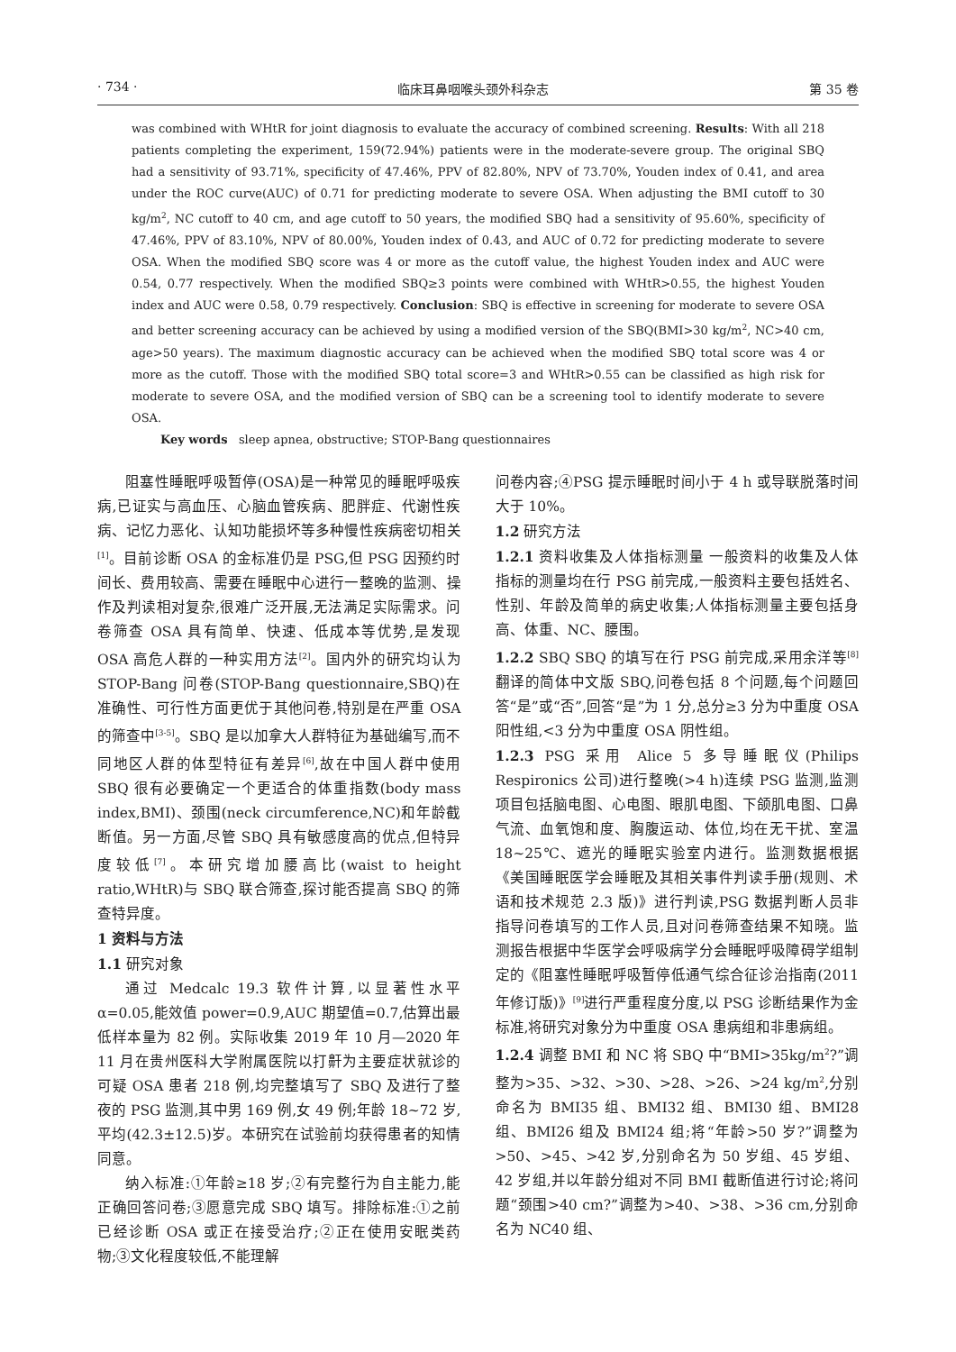· 734 · 临床耳鼻咽喉头颈外科杂志 第 35 卷
was combined with WHtR for joint diagnosis to evaluate the accuracy of combined screening. Results: With all 218 patients completing the experiment, 159(72.94%) patients were in the moderate-severe group. The original SBQ had a sensitivity of 93.71%, specificity of 47.46%, PPV of 82.80%, NPV of 73.70%, Youden index of 0.41, and area under the ROC curve(AUC) of 0.71 for predicting moderate to severe OSA. When adjusting the BMI cutoff to 30 kg/m<sup>2</sup>, NC cutoff to 40 cm, and age cutoff to 50 years, the modified SBQ had a sensitivity of 95.60%, specificity of 47.46%, PPV of 83.10%, NPV of 80.00%, Youden index of 0.43, and AUC of 0.72 for predicting moderate to severe OSA. When the modified SBQ score was 4 or more as the cutoff value, the highest Youden index and AUC were 0.54, 0.77 respectively. When the modified SBQ≥3 points were combined with WHtR>0.55, the highest Youden index and AUC were 0.58, 0.79 respectively. Conclusion: SBQ is effective in screening for moderate to severe OSA and better screening accuracy can be achieved by using a modified version of the SBQ(BMI>30 kg/m<sup>2</sup>, NC>40 cm, age>50 years). The maximum diagnostic accuracy can be achieved when the modified SBQ total score was 4 or more as the cutoff. Those with the modified SBQ total score=3 and WHtR>0.55 can be classified as high risk for moderate to severe OSA, and the modified version of SBQ can be a screening tool to identify moderate to severe OSA.
Key words sleep apnea, obstructive; STOP-Bang questionnaires
阻塞性睡眠呼吸暂停(OSA)是一种常见的睡眠呼吸疾病,已证实与高血压、心脑血管疾病、肥胖症、代谢性疾病、记忆力恶化、认知功能损坏等多种慢性疾病密切相关<sup>[1]</sup>。目前诊断 OSA 的金标准仍是 PSG,但 PSG 因预约时间长、费用较高、需要在睡眠中心进行一整晚的监测、操作及判读相对复杂,很难广泛开展,无法满足实际需求。问卷筛查 OSA 具有简单、快速、低成本等优势,是发现 OSA 高危人群的一种实用方法<sup>[2]</sup>。国内外的研究均认为 STOP-Bang 问卷(STOP-Bang questionnaire,SBQ)在准确性、可行性方面更优于其他问卷,特别是在严重 OSA 的筛查中<sup>[3-5]</sup>。SBQ 是以加拿大人群特征为基础编写,而不同地区人群的体型特征有差异<sup>[6]</sup>,故在中国人群中使用 SBQ 很有必要确定一个更适合的体重指数(body mass index,BMI)、颈围(neck circumference,NC)和年龄截断值。另一方面,尽管 SBQ 具有敏感度高的优点,但特异度较低<sup>[7]</sup>。本研究增加腰高比(waist to height ratio,WHtR)与 SBQ 联合筛查,探讨能否提高 SBQ 的筛查特异度。
1 资料与方法
1.1 研究对象
通过 Medcalc 19.3 软件计算,以显著性水平 α=0.05,能效值 power=0.9,AUC 期望值=0.7,估算出最低样本量为 82 例。实际收集 2019 年 10 月—2020 年 11 月在贵州医科大学附属医院以打鼾为主要症状就诊的可疑 OSA 患者 218 例,均完整填写了 SBQ 及进行了整夜的 PSG 监测,其中男 169 例,女 49 例;年龄 18~72 岁,平均(42.3±12.5)岁。本研究在试验前均获得患者的知情同意。
纳入标准:①年龄≥18 岁;②有完整行为自主能力,能正确回答问卷;③愿意完成 SBQ 填写。排除标准:①之前已经诊断 OSA 或正在接受治疗;②正在使用安眠类药物;③文化程度较低,不能理解
问卷内容;④PSG 提示睡眠时间小于 4 h 或导联脱落时间大于 10%。
1.2 研究方法
1.2.1 资料收集及人体指标测量 一般资料的收集及人体指标的测量均在行 PSG 前完成,一般资料主要包括姓名、性别、年龄及简单的病史收集;人体指标测量主要包括身高、体重、NC、腰围。
1.2.2 SBQ SBQ 的填写在行 PSG 前完成,采用余洋等<sup>[8]</sup>翻译的简体中文版 SBQ,问卷包括 8 个问题,每个问题回答“是”或“否”,回答“是”为 1 分,总分≥3 分为中重度 OSA 阳性组,<3 分为中重度 OSA 阴性组。
1.2.3 PSG 采用 Alice 5 多导睡眠仪(Philips Respironics 公司)进行整晚(>4 h)连续 PSG 监测,监测项目包括脑电图、心电图、眼肌电图、下颌肌电图、口鼻气流、血氧饱和度、胸腹运动、体位,均在无干扰、室温 18~25℃、遮光的睡眠实验室内进行。监测数据根据《美国睡眠医学会睡眠及其相关事件判读手册(规则、术语和技术规范 2.3 版)》进行判读,PSG 数据判断人员非指导问卷填写的工作人员,且对问卷筛查结果不知晓。监测报告根据中华医学会呼吸病学分会睡眠呼吸障碍学组制定的《阻塞性睡眠呼吸暂停低通气综合征诊治指南(2011 年修订版)》<sup>[9]</sup>进行严重程度分度,以 PSG 诊断结果作为金标准,将研究对象分为中重度 OSA 患病组和非患病组。
1.2.4 调整 BMI 和 NC 将 SBQ 中“BMI>35kg/m<sup>2</sup>?”调整为>35、>32、>30、>28、>26、>24 kg/m<sup>2</sup>,分别命名为 BMI35 组、BMI32 组、BMI30 组、BMI28 组、BMI26 组及 BMI24 组;将“年龄>50 岁?”调整为>50、>45、>42 岁,分别命名为 50 岁组、45 岁组、42 岁组,并以年龄分组对不同 BMI 截断值进行讨论;将问题“颈围>40 cm?”调整为>40、>38、>36 cm,分别命名为 NC40 组、